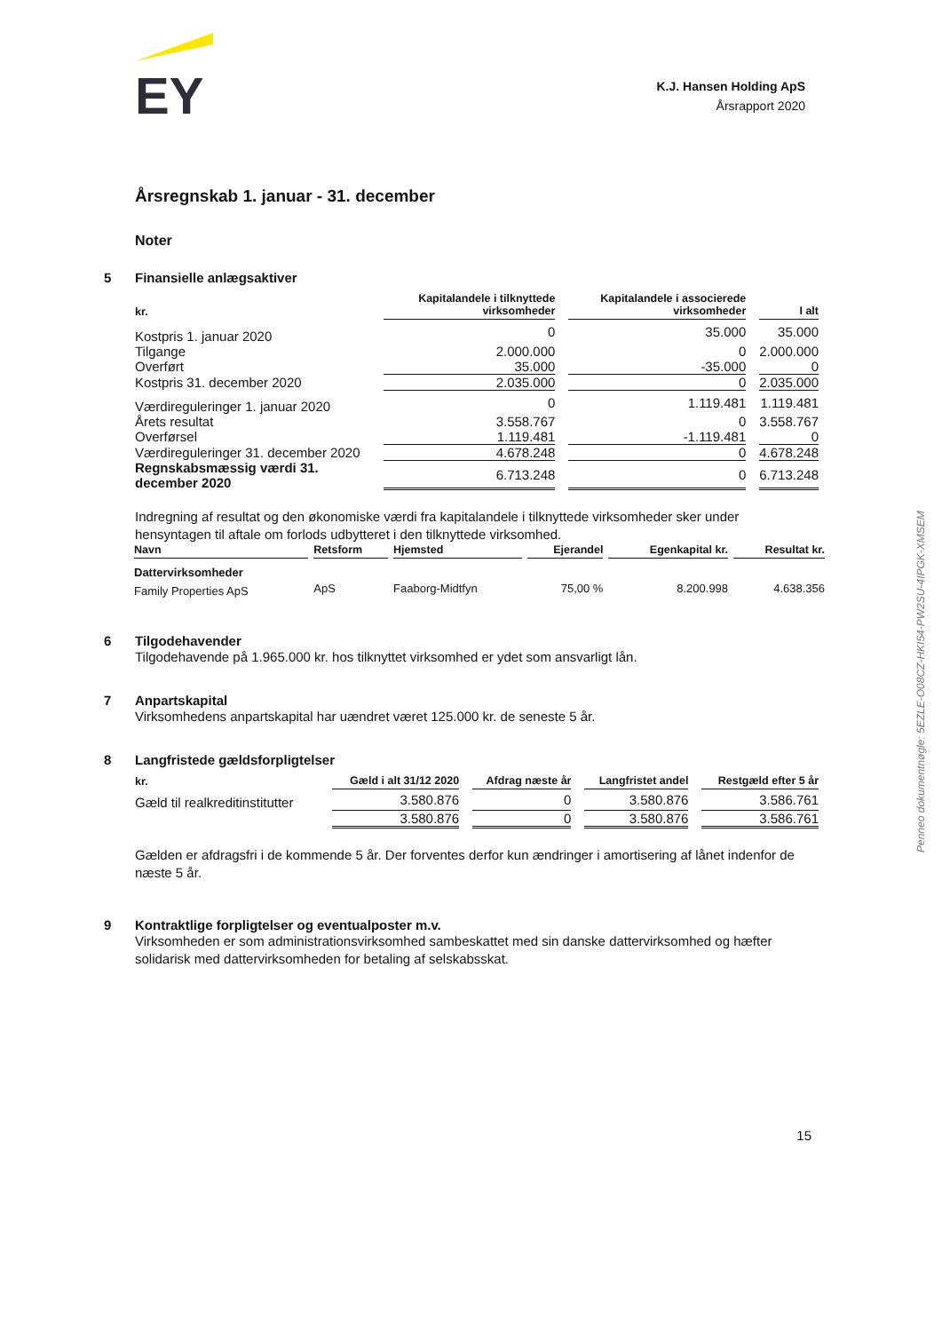EY
K.J. Hansen Holding ApS
Årsrapport 2020
Årsregnskab 1. januar - 31. december
Noter
5 Finansielle anlægsaktiver
| kr. | Kapitalandele i tilknyttede virksomheder | Kapitalandele i associerede virksomheder | I alt |
| --- | --- | --- | --- |
| Kostpris 1. januar 2020 | 0 | 35.000 | 35.000 |
| Tilgange | 2.000.000 | 0 | 2.000.000 |
| Overført | 35.000 | -35.000 | 0 |
| Kostpris 31. december 2020 | 2.035.000 | 0 | 2.035.000 |
| Værdireguleringer 1. januar 2020 | 0 | 1.119.481 | 1.119.481 |
| Årets resultat | 3.558.767 | 0 | 3.558.767 |
| Overførsel | 1.119.481 | -1.119.481 | 0 |
| Værdireguleringer 31. december 2020 | 4.678.248 | 0 | 4.678.248 |
| Regnskabsmæssig værdi 31. december 2020 | 6.713.248 | 0 | 6.713.248 |
Indregning af resultat og den økonomiske værdi fra kapitalandele i tilknyttede virksomheder sker under hensyntagen til aftale om forlods udbytteret i den tilknyttede virksomhed.
| Navn | Retsform | Hjemsted | Ejerandel | Egenkapital kr. | Resultat kr. |
| --- | --- | --- | --- | --- | --- |
| Dattervirksomheder | | | | | |
| Family Properties ApS | ApS | Faaborg-Midtfyn | 75,00 % | 8.200.998 | 4.638.356 |
6 Tilgodehavender
Tilgodehavende på 1.965.000 kr. hos tilknyttet virksomhed er ydet som ansvarligt lån.
7 Anpartskapital
Virksomhedens anpartskapital har uændret været 125.000 kr. de seneste 5 år.
8 Langfristede gældsforpligtelser
| kr. | Gæld i alt 31/12 2020 | Afdrag næste år | Langfristet andel | Restgæld efter 5 år |
| --- | --- | --- | --- | --- |
| Gæld til realkreditinstitutter | 3.580.876 | 0 | 3.580.876 | 3.586.761 |
| | 3.580.876 | 0 | 3.580.876 | 3.586.761 |
Gælden er afdragsfri i de kommende 5 år. Der forventes derfor kun ændringer i amortisering af lånet indenfor de næste 5 år.
9 Kontraktlige forpligtelser og eventualposter m.v.
Virksomheden er som administrationsvirksomhed sambeskattet med sin danske dattervirksomhed og hæfter solidarisk med dattervirksomheden for betaling af selskabsskat.
15
Penneo dokumentnøgle: 5EZLE-O08CZ-HKI54-PW2SU-4IPGK-XMSEM